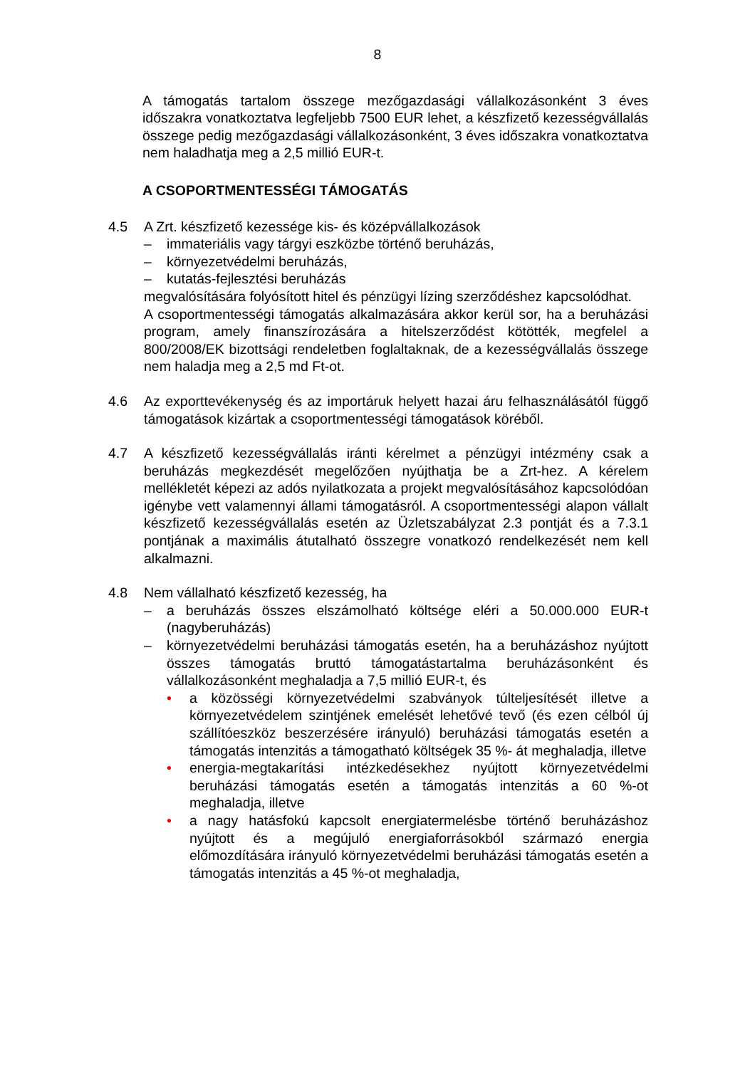8
A támogatás tartalom összege mezőgazdasági vállalkozásonként 3 éves időszakra vonatkoztatva legfeljebb 7500 EUR lehet, a készfizető kezességvállalás összege pedig mezőgazdasági vállalkozásonként, 3 éves időszakra vonatkoztatva nem haladhatja meg a 2,5 millió EUR-t.
A CSOPORTMENTESSÉGI TÁMOGATÁS
4.5 A Zrt. készfizető kezessége kis- és középvállalkozások
– immateriális vagy tárgyi eszközbe történő beruházás,
– környezetvédelmi beruházás,
– kutatás-fejlesztési beruházás
megvalósítására folyósított hitel és pénzügyi lízing szerződéshez kapcsolódhat.
A csoportmentességi támogatás alkalmazására akkor kerül sor, ha a beruházási program, amely finanszírozására a hitelszerződést kötötték, megfelel a 800/2008/EK bizottsági rendeletben foglaltaknak, de a kezességvállalás összege nem haladja meg a 2,5 md Ft-ot.
4.6 Az exporttevékenység és az importáruk helyett hazai áru felhasználásától függő támogatások kizártak a csoportmentességi támogatások köréből.
4.7 A készfizető kezességvállalás iránti kérelmet a pénzügyi intézmény csak a beruházás megkezdését megelőzően nyújthatja be a Zrt-hez. A kérelem mellékletét képezi az adós nyilatkozata a projekt megvalósításához kapcsolódóan igénybe vett valamennyi állami támogatásról. A csoportmentességi alapon vállalt készfizető kezességvállalás esetén az Üzletszabályzat 2.3 pontját és a 7.3.1 pontjának a maximális átutalható összegre vonatkozó rendelkezését nem kell alkalmazni.
4.8 Nem vállalható készfizető kezesség, ha
– a beruházás összes elszámolható költsége eléri a 50.000.000 EUR-t (nagyberuházás)
– környezetvédelmi beruházási támogatás esetén, ha a beruházáshoz nyújtott összes támogatás bruttó támogatástartalma beruházásonként és vállalkozásonként meghaladja a 7,5 millió EUR-t, és
• a közösségi környezetvédelmi szabványok túlteljesítését illetve a környezetvédelem szintjének emelését lehetővé tevő (és ezen célból új szállítóeszköz beszerzésére irányuló) beruházási támogatás esetén a támogatás intenzitás a támogatható költségek 35 %- át meghaladja, illetve
• energia-megtakarítási intézkedésekhez nyújtott környezetvédelmi beruházási támogatás esetén a támogatás intenzitás a 60 %-ot meghaladja, illetve
• a nagy hatásfokú kapcsolt energiatermelésbe történő beruházáshoz nyújtott és a megújuló energiaforrásokból származó energia előmozdítására irányuló környezetvédelmi beruházási támogatás esetén a támogatás intenzitás a 45 %-ot meghaladja,